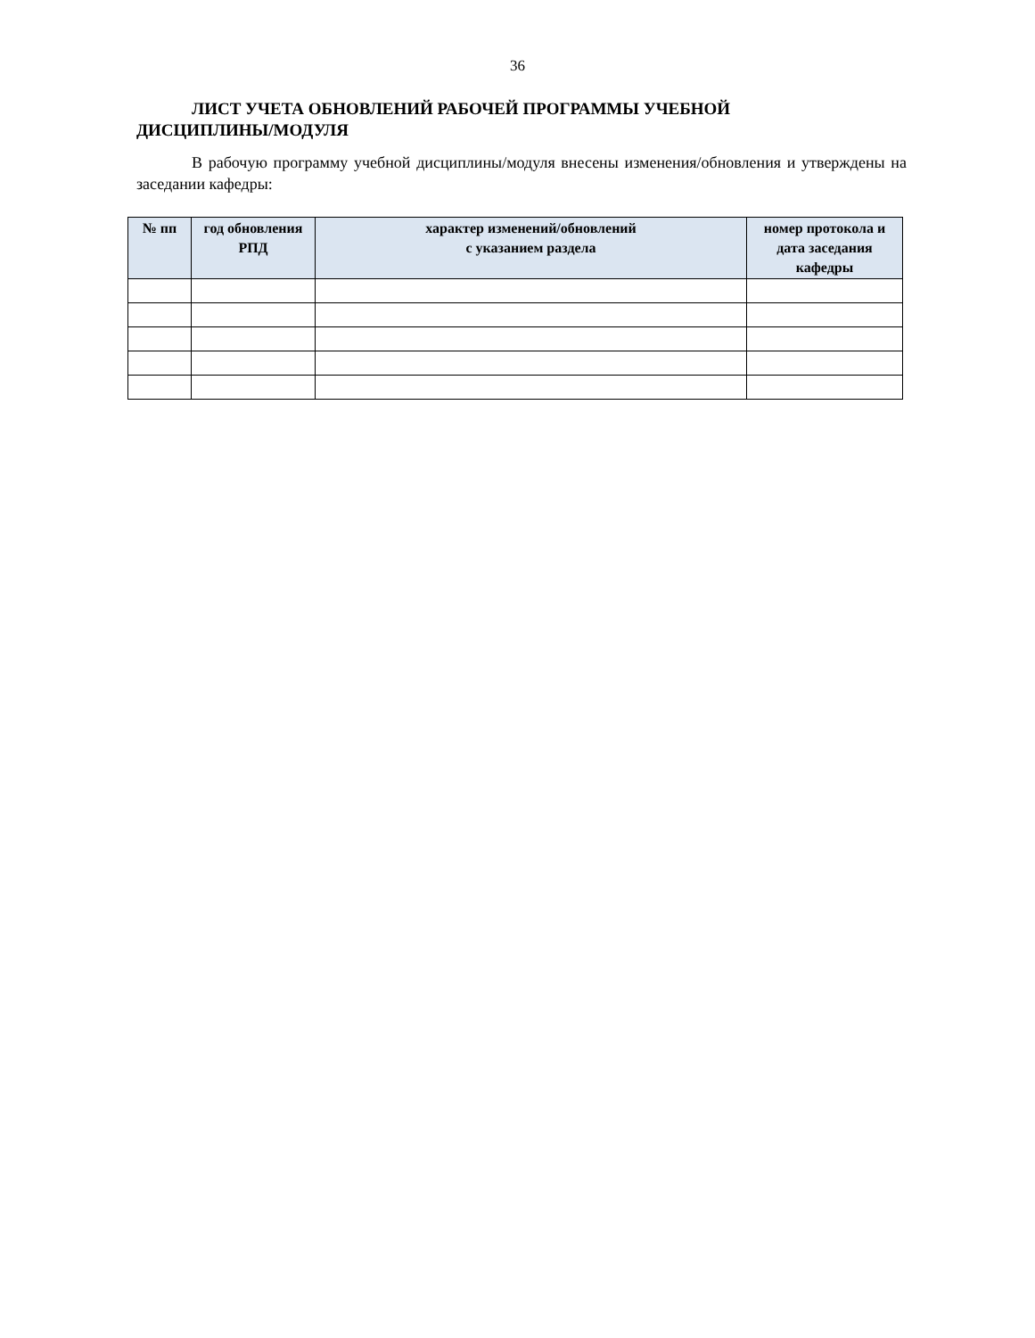36
ЛИСТ УЧЕТА ОБНОВЛЕНИЙ РАБОЧЕЙ ПРОГРАММЫ УЧЕБНОЙ
ДИСЦИПЛИНЫ/МОДУЛЯ
В рабочую программу учебной дисциплины/модуля внесены изменения/обновления и утверждены на заседании кафедры:
| № пп | год обновления РПД | характер изменений/обновлений с указанием раздела | номер протокола и дата заседания кафедры |
| --- | --- | --- | --- |